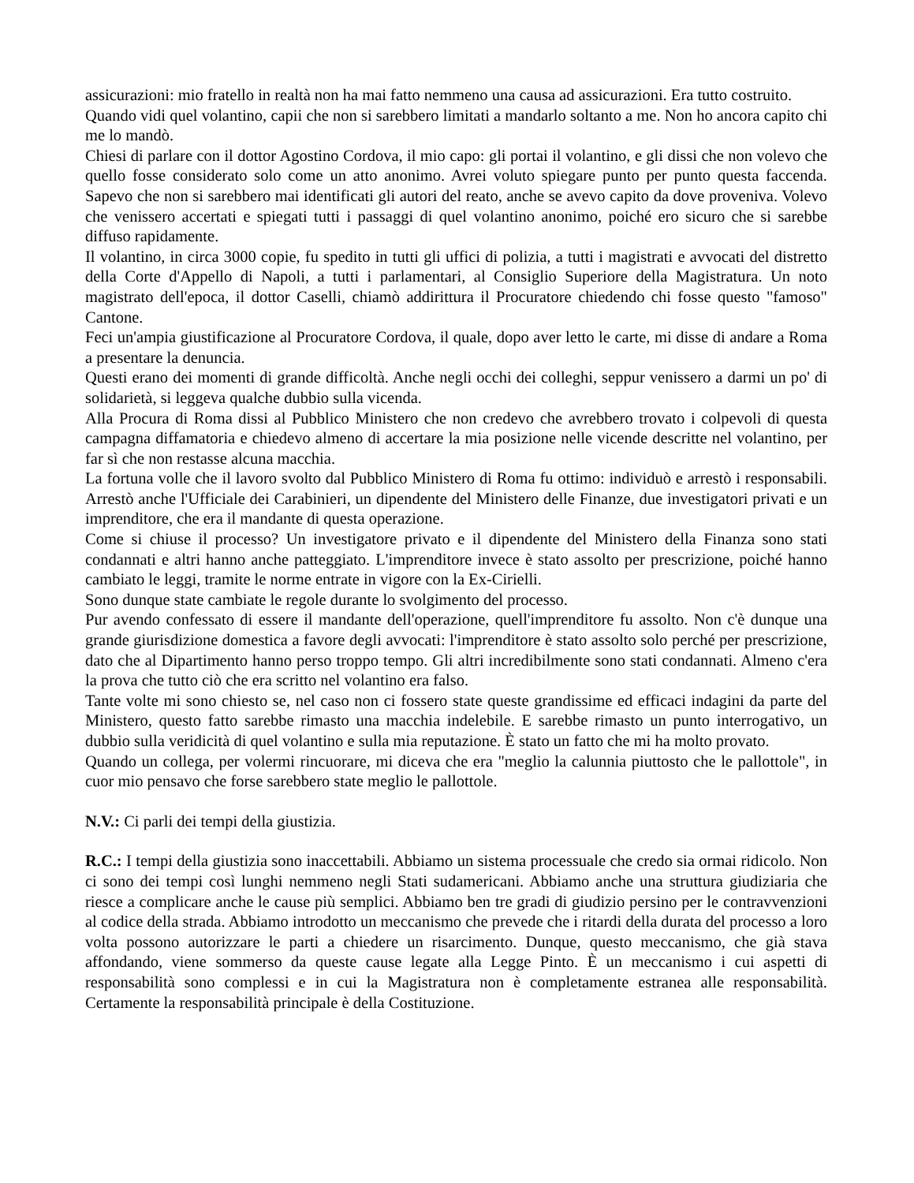assicurazioni: mio fratello in realtà non ha mai fatto nemmeno una causa ad assicurazioni. Era tutto costruito.
Quando vidi quel volantino, capii che non si sarebbero limitati a mandarlo soltanto a me. Non ho ancora capito chi me lo mandò.
Chiesi di parlare con il dottor Agostino Cordova, il mio capo: gli portai il volantino, e gli dissi che non volevo che quello fosse considerato solo come un atto anonimo. Avrei voluto spiegare punto per punto questa faccenda. Sapevo che non si sarebbero mai identificati gli autori del reato, anche se avevo capito da dove proveniva. Volevo che venissero accertati e spiegati tutti i passaggi di quel volantino anonimo, poiché ero sicuro che si sarebbe diffuso rapidamente.
Il volantino, in circa 3000 copie, fu spedito in tutti gli uffici di polizia, a tutti i magistrati e avvocati del distretto della Corte d'Appello di Napoli, a tutti i parlamentari, al Consiglio Superiore della Magistratura. Un noto magistrato dell'epoca, il dottor Caselli, chiamò addirittura il Procuratore chiedendo chi fosse questo "famoso" Cantone.
Feci un'ampia giustificazione al Procuratore Cordova, il quale, dopo aver letto le carte, mi disse di andare a Roma a presentare la denuncia.
Questi erano dei momenti di grande difficoltà. Anche negli occhi dei colleghi, seppur venissero a darmi un po' di solidarietà, si leggeva qualche dubbio sulla vicenda.
Alla Procura di Roma dissi al Pubblico Ministero che non credevo che avrebbero trovato i colpevoli di questa campagna diffamatoria e chiedevo almeno di accertare la mia posizione nelle vicende descritte nel volantino, per far sì che non restasse alcuna macchia.
La fortuna volle che il lavoro svolto dal Pubblico Ministero di Roma fu ottimo: individuò e arrestò i responsabili. Arrestò anche l'Ufficiale dei Carabinieri, un dipendente del Ministero delle Finanze, due investigatori privati e un imprenditore, che era il mandante di questa operazione.
Come si chiuse il processo? Un investigatore privato e il dipendente del Ministero della Finanza sono stati condannati e altri hanno anche patteggiato. L'imprenditore invece è stato assolto per prescrizione, poiché hanno cambiato le leggi, tramite le norme entrate in vigore con la Ex-Cirielli.
Sono dunque state cambiate le regole durante lo svolgimento del processo.
Pur avendo confessato di essere il mandante dell'operazione, quell'imprenditore fu assolto. Non c'è dunque una grande giurisdizione domestica a favore degli avvocati: l'imprenditore è stato assolto solo perché per prescrizione, dato che al Dipartimento hanno perso troppo tempo. Gli altri incredibilmente sono stati condannati. Almeno c'era la prova che tutto ciò che era scritto nel volantino era falso.
Tante volte mi sono chiesto se, nel caso non ci fossero state queste grandissime ed efficaci indagini da parte del Ministero, questo fatto sarebbe rimasto una macchia indelebile. E sarebbe rimasto un punto interrogativo, un dubbio sulla veridicità di quel volantino e sulla mia reputazione. È stato un fatto che mi ha molto provato.
Quando un collega, per volermi rincuorare, mi diceva che era "meglio la calunnia piuttosto che le pallottole", in cuor mio pensavo che forse sarebbero state meglio le pallottole.
N.V.: Ci parli dei tempi della giustizia.
R.C.: I tempi della giustizia sono inaccettabili. Abbiamo un sistema processuale che credo sia ormai ridicolo. Non ci sono dei tempi così lunghi nemmeno negli Stati sudamericani. Abbiamo anche una struttura giudiziaria che riesce a complicare anche le cause più semplici. Abbiamo ben tre gradi di giudizio persino per le contravvenzioni al codice della strada. Abbiamo introdotto un meccanismo che prevede che i ritardi della durata del processo a loro volta possono autorizzare le parti a chiedere un risarcimento. Dunque, questo meccanismo, che già stava affondando, viene sommerso da queste cause legate alla Legge Pinto. È un meccanismo i cui aspetti di responsabilità sono complessi e in cui la Magistratura non è completamente estranea alle responsabilità. Certamente la responsabilità principale è della Costituzione.